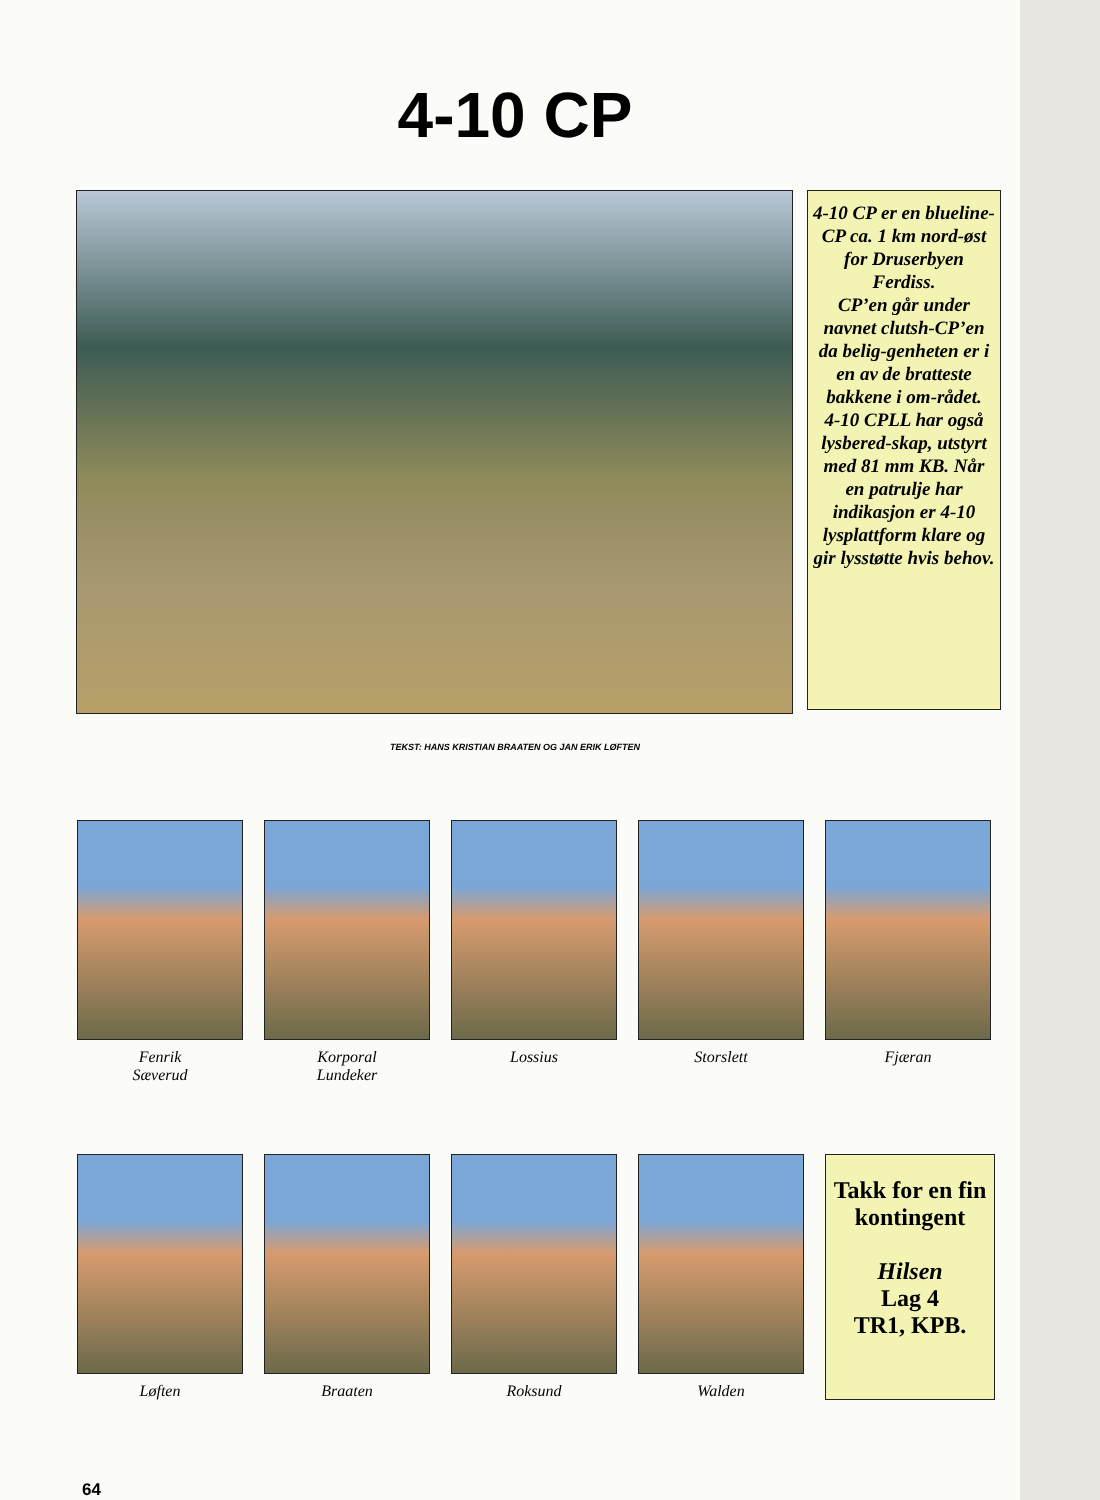4-10 CP
4-10 CP er en blueline-CP ca. 1 km nord-øst for Druserbyen Ferdiss.
CP’en går under navnet clutsh-CP’en da belig-genheten er i en av de bratteste bakkene i om-rådet.
4-10 CPLL har også lysbered-skap, utstyrt med 81 mm KB. Når en patrulje har indikasjon er 4-10 lysplattform klare og gir lysstøtte hvis behov.
TEKST: HANS KRISTIAN BRAATEN OG JAN ERIK LØFTEN
Fenrik
Sæverud
Korporal
Lundeker
Lossius Storslett Fjæran
Løften Braaten Roksund Walden
Takk for en fin kontingent
Hilsen
Lag 4
TR1, KPB.
64